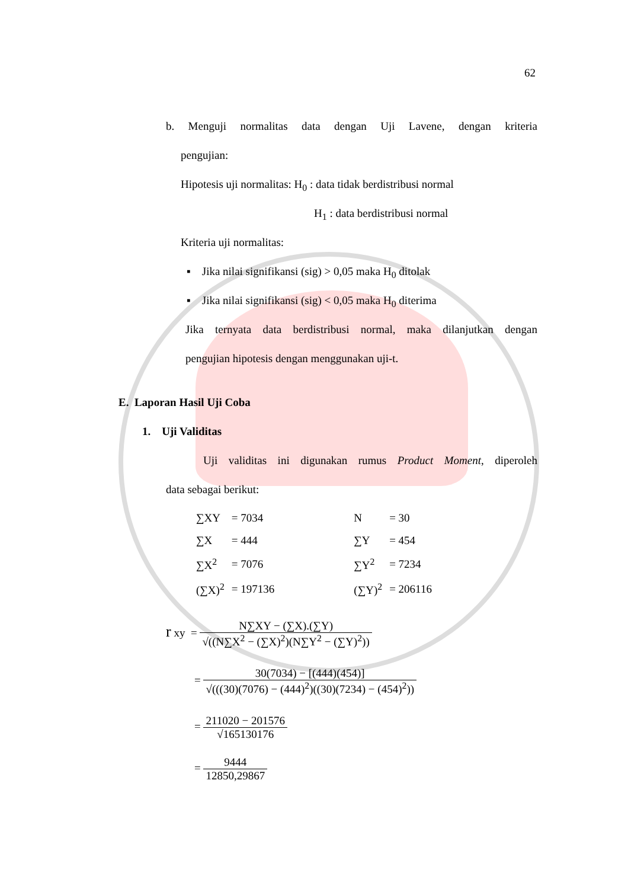62
b. Menguji normalitas data dengan Uji Lavene, dengan kriteria
pengujian:
Hipotesis uji normalitas: H<sub>0</sub> : data tidak berdistribusi normal
H<sub>1</sub> : data berdistribusi normal
Kriteria uji normalitas:
▪ Jika nilai signifikansi (sig) > 0,05 maka H<sub>0</sub> ditolak
▪ Jika nilai signifikansi (sig) < 0,05 maka H<sub>0</sub> diterima
Jika ternyata data berdistribusi normal, maka dilanjutkan dengan
pengujian hipotesis dengan menggunakan uji-t.
E. Laporan Hasil Uji Coba
1. Uji Validitas
Uji validitas ini digunakan rumus Product Moment, diperoleh
data sebagai berikut:
| ∑XY | = 7034 | | N | = 30 |
| ∑X | = 444 | | ∑Y | = 454 |
| ∑X<sup>2</sup> | = 7076 | | ∑Y<sup>2</sup> | = 7234 |
| (∑X)<sup>2</sup> | = 197136 | | (∑Y)<sup>2</sup> | = 206116 |
r xy = N∑XY − (∑X).(∑Y) √((N∑X<sup>2</sup> − (∑X)<sup>2</sup>)(N∑Y<sup>2</sup> − (∑Y)<sup>2</sup>))
= 30(7034) − [(444)(454)] √(((30)(7076) − (444)<sup>2</sup>)((30)(7234) − (454)<sup>2</sup>))
= 211020 − 201576 √165130176
= 9444 12850,29867